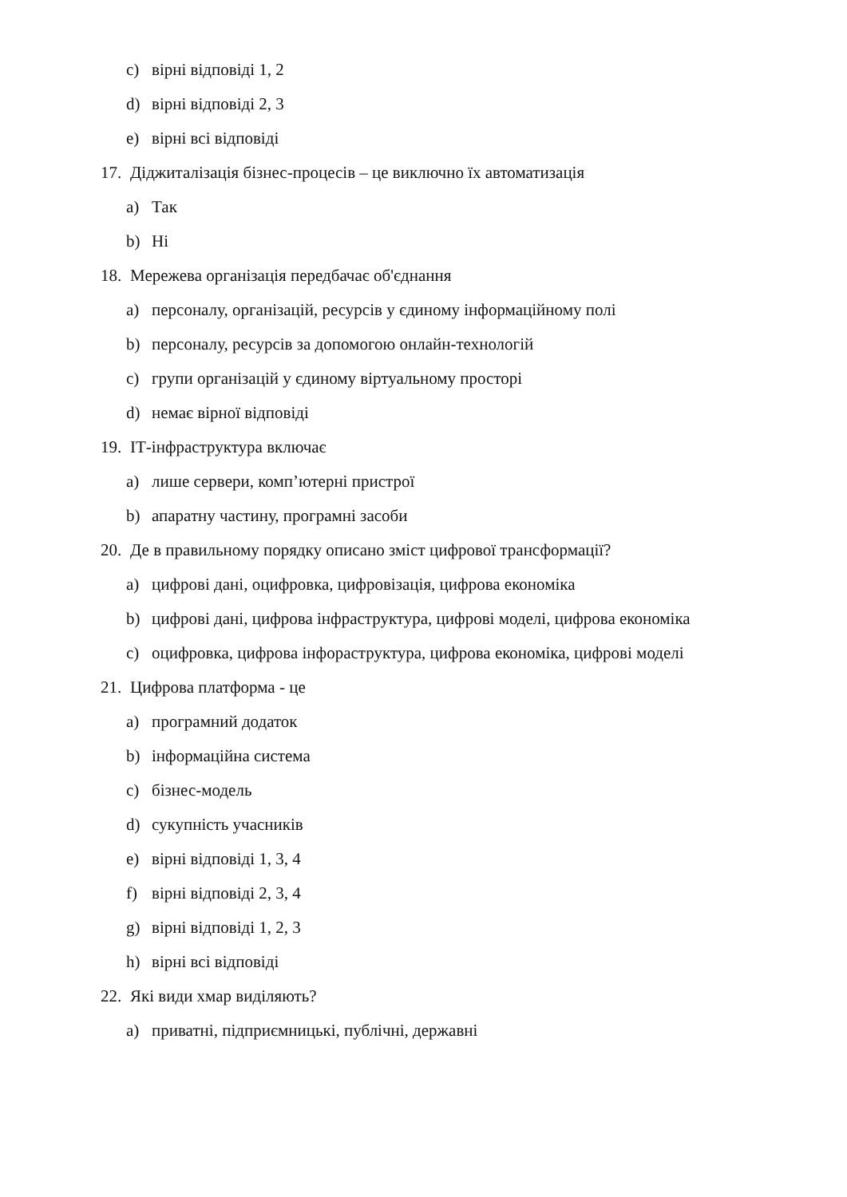c) вірні відповіді 1, 2
d) вірні відповіді 2, 3
e) вірні всі відповіді
17. Діджиталізація бізнес-процесів – це виключно їх автоматизація
a) Так
b) Ні
18. Мережева організація передбачає об'єднання
a) персоналу, організацій, ресурсів у єдиному інформаційному полі
b) персоналу, ресурсів за допомогою онлайн-технологій
c) групи організацій у єдиному віртуальному просторі
d) немає вірної відповіді
19. ІТ-інфраструктура включає
a) лише сервери, комп’ютерні пристрої
b) апаратну частину, програмні засоби
20. Де в правильному порядку описано зміст цифрової трансформації?
a) цифрові дані, оцифровка, цифровізація, цифрова економіка
b) цифрові дані, цифрова інфраструктура, цифрові моделі, цифрова економіка
c) оцифровка, цифрова інфораструктура, цифрова економіка, цифрові моделі
21. Цифрова платформа - це
a) програмний додаток
b) інформаційна система
c) бізнес-модель
d) сукупність учасників
e) вірні відповіді 1, 3, 4
f) вірні відповіді 2, 3, 4
g) вірні відповіді 1, 2, 3
h) вірні всі відповіді
22. Які види хмар виділяють?
a) приватні, підприємницькі, публічні, державні